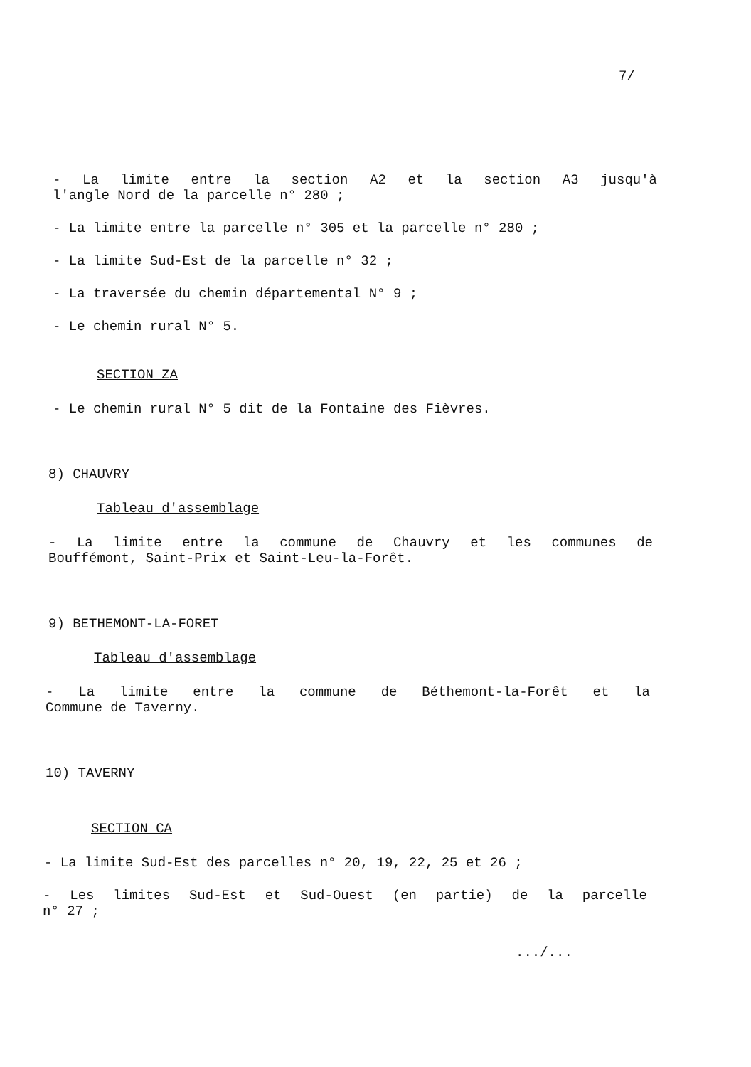7/
- La limite entre la section A2 et la section A3 jusqu'à
l'angle Nord de la parcelle n° 280 ;
- La limite entre la parcelle n° 305 et la parcelle n° 280 ;
- La limite Sud-Est de la parcelle n° 32 ;
- La traversée du chemin départemental N° 9 ;
- Le chemin rural N° 5.
SECTION ZA
- Le chemin rural N° 5 dit de la Fontaine des Fièvres.
8) CHAUVRY
Tableau d'assemblage
- La limite entre la commune de Chauvry et les communes de
Bouffémont, Saint-Prix et Saint-Leu-la-Forêt.
9) BETHEMONT-LA-FORET
Tableau d'assemblage
- La limite entre la commune de Béthemont-la-Forêt et la
Commune de Taverny.
10) TAVERNY
SECTION CA
- La limite Sud-Est des parcelles n° 20, 19, 22, 25 et 26 ;
- Les limites Sud-Est et Sud-Ouest (en partie) de la parcelle
n° 27 ;
.../...